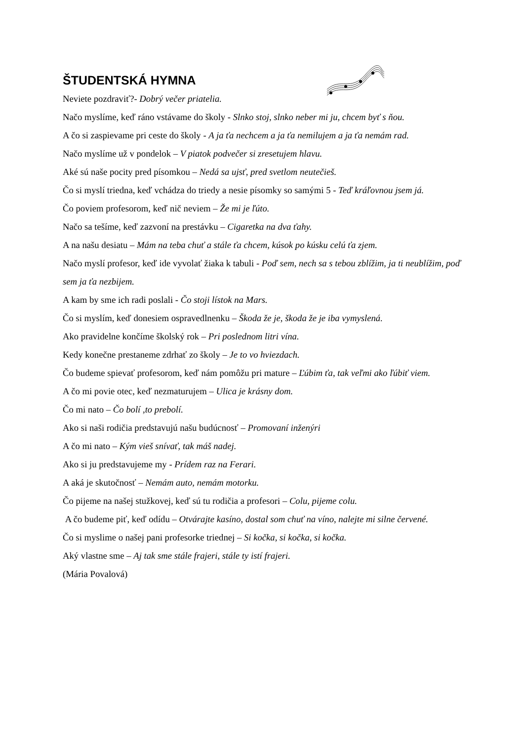ŠTUDENTSKÁ HYMNA
Neviete pozdraviť?- Dobrý večer priatelia.
Načo myslíme, keď ráno vstávame do školy - Slnko stoj, slnko neber mi ju, chcem byť s ňou.
A čo si zaspievame pri ceste do školy - A ja ťa nechcem a ja ťa nemilujem a ja ťa nemám rad.
Načo myslíme už v pondelok – V piatok podvečer si zresetujem hlavu.
Aké sú naše pocity pred písomkou – Nedá sa ujsť, pred svetlom neutečieš.
Čo si myslí triedna, keď vchádza do triedy a nesie písomky so samými 5 - Teď kráľovnou jsem já.
Čo poviem profesorom, keď nič neviem – Že mi je ľúto.
Načo sa tešíme, keď zazvoní na prestávku – Cigaretka na dva ťahy.
A na našu desiatu – Mám na teba chuť a stále ťa chcem, kúsok po kúsku celú ťa zjem.
Načo myslí profesor, keď ide vyvolať žiaka k tabuli - Poď sem, nech sa s tebou zblížim, ja ti neublížim, poď sem ja ťa nezbijem.
A kam by sme ich radi poslali - Čo stoji lístok na Mars.
Čo si myslím, keď donesiem ospravedlnenku – Škoda že je, škoda že je iba vymyslená.
Ako pravidelne končíme školský rok – Pri poslednom litri vína.
Kedy konečne prestaneme zdrhať zo školy – Je to vo hviezdach.
Čo budeme spievať profesorom, keď nám pomôžu pri mature – Ľúbim ťa, tak veľmi ako ľúbiť viem.
A čo mi povie otec, keď nezmaturujem – Ulica je krásny dom.
Čo mi nato – Čo bolí ,to prebolí.
Ako si naši rodičia predstavujú našu budúcnosť – Promovaní inženýri
A čo mi nato – Kým vieš snívať, tak máš nadej.
Ako si ju predstavujeme my - Prídem raz na Ferari.
A aká je skutočnosť – Nemám auto, nemám motorku.
Čo pijeme na našej stužkovej, keď sú tu rodičia a profesori – Colu, pijeme colu.
A čo budeme piť, keď odídu – Otvárajte kasíno, dostal som chuť na víno, nalejte mi silne červené.
Čo si myslime o našej pani profesorke triednej – Si kočka, si kočka, si kočka.
Aký vlastne sme – Aj tak sme stále frajeri, stále ty istí frajeri.
(Mária Povalová)